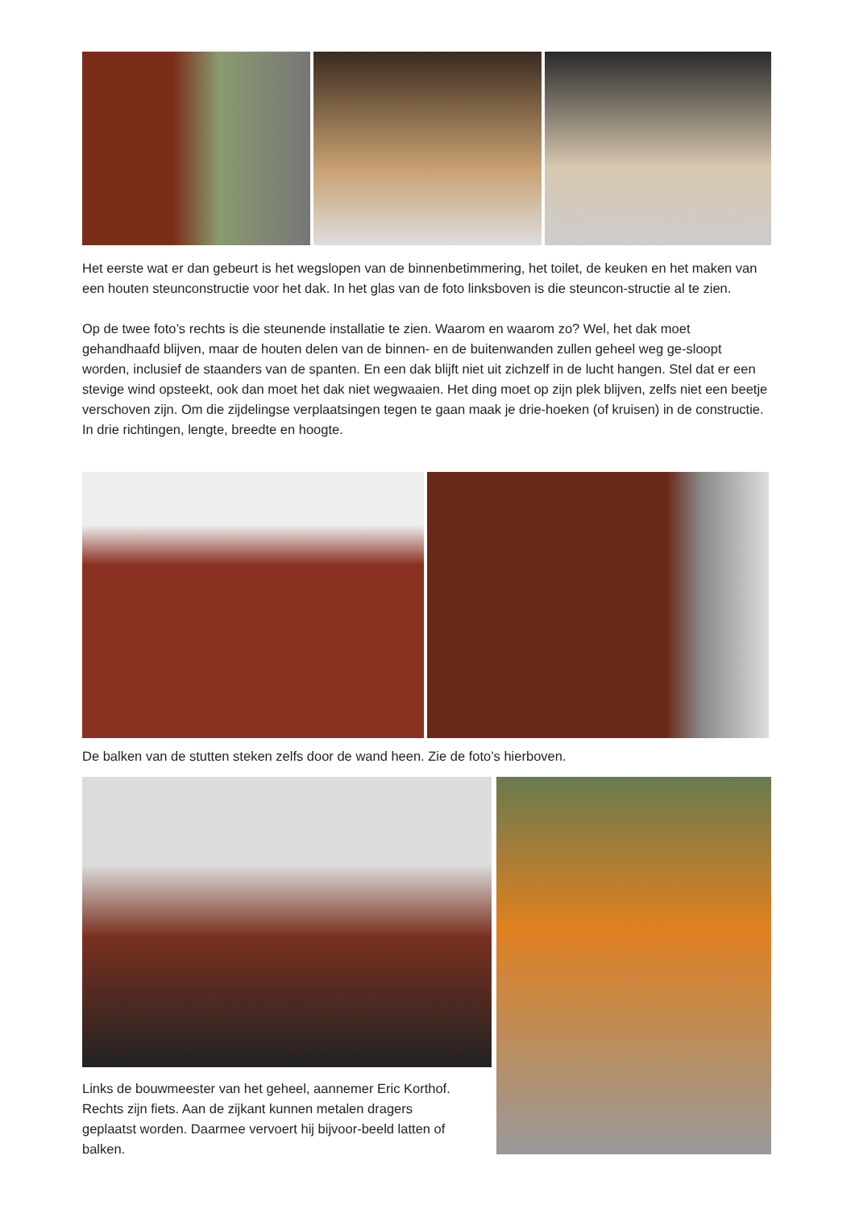Het eerste wat er dan gebeurt is het wegslopen van de binnenbetimmering, het toilet, de keuken en het maken van een houten steunconstructie voor het dak. In het glas van de foto linksboven is die steuncon-structie al te zien.
Op de twee foto’s rechts is die steunende installatie te zien. Waarom en waarom zo? Wel, het dak moet gehandhaafd blijven, maar de houten delen van de binnen- en de buitenwanden zullen geheel weg ge-sloopt worden, inclusief de staanders van de spanten. En een dak blijft niet uit zichzelf in de lucht hangen. Stel dat er een stevige wind opsteekt, ook dan moet het dak niet wegwaaien. Het ding moet op zijn plek blijven, zelfs niet een beetje verschoven zijn. Om die zijdelingse verplaatsingen tegen te gaan maak je drie-hoeken (of kruisen) in de constructie. In drie richtingen, lengte, breedte en hoogte.
De balken van de stutten steken zelfs door de wand heen. Zie de foto’s hierboven.
Links de bouwmeester van het geheel, aannemer Eric Korthof. Rechts zijn fiets. Aan de zijkant kunnen metalen dragers geplaatst worden. Daarmee vervoert hij bijvoor-beeld latten of balken.